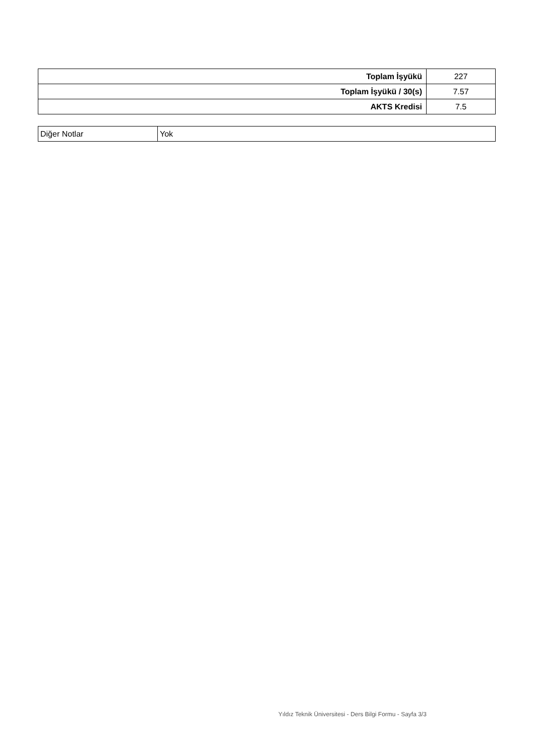| Toplam İşyükü | 227 |
| Toplam İşyükü / 30(s) | 7.57 |
| AKTS Kredisi | 7.5 |
| Diğer Notlar | Yok |
Yıldız Teknik Üniversitesi - Ders Bilgi Formu - Sayfa 3/3